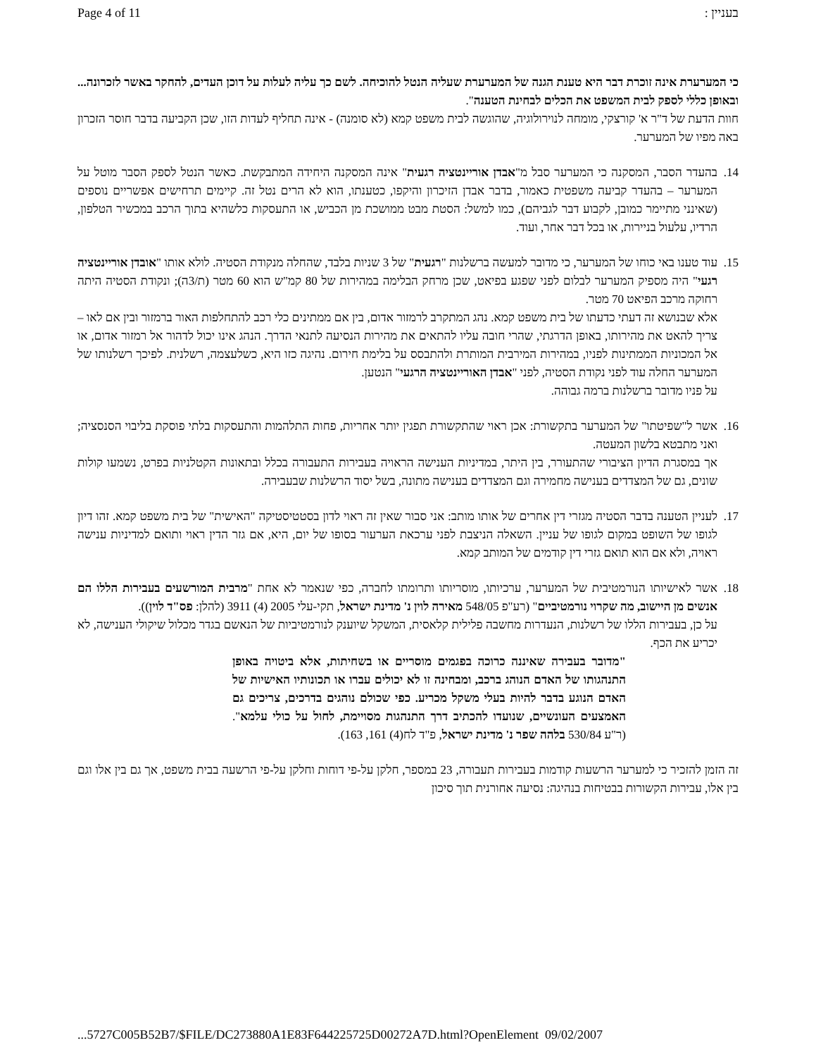Page 4 of 11 בעניין :
כי המערערת אינה זוכרת דבר היא טענת הגנה של המערערת שעליה הנטל להוכיחה. לשם כך עליה לעלות על דוכן העדים, להחקר באשר לזכרונה... ובאופן כללי לספק לבית המשפט את הכלים לבחינת הטענה".
חוות הדעת של ד"ר א' קורצקי, מומחה לנוירולוגיה, שהוגשה לבית משפט קמא (לא סומנה) - אינה תחליף לעדות הזו, שכן הקביעה בדבר חוסר הזכרון באה מפיו של המערער.
14. בהעדר הסבר, המסקנה כי המערער סבל מ"אבדן אוריינטציה רגעית" אינה המסקנה היחידה המתבקשת. כאשר הנטל לספק הסבר מוטל על המערער – בהעדר קביעה משפטית כאמור, בדבר אבדן הזיכרון והיקפו, כטענתו, הוא לא הרים נטל זה. קיימים תרחישים אפשריים נוספים (שאינני מתיימר כמובן, לקבוע דבר לגביהם), כמו למשל: הסטת מבט ממושכת מן הכביש, או התעסקות כלשהיא בתוך הרכב במכשיר הטלפון, הרדיו, עלעול בניירות, או בכל דבר אחר, ועוד.
15. עוד טענו באי כוחו של המערער, כי מדובר למעשה ברשלנות "רגעית" של 3 שניות בלבד, שהחלה מנקודת הסטיה. לולא אותו "אובדן אוריינטציה רגעי" היה מספיק המערער לבלום לפני שפגע בפיאט, שכן מרחק הבלימה במהירות של 80 קמ"ש הוא 60 מטר (ת/3ה); ונקודת הסטיה היתה רחוקה מרכב הפיאט 70 מטר.
אלא שבנושא זה דעתי כדעתו של בית משפט קמא. נהג המתקרב לרמזור אדום, בין אם ממתינים כלי רכב להתחלפות האור ברמזור ובין אם לאו – צריך להאט את מהירותו, באופן הדרגתי, שהרי חובה עליו להתאים את מהירות הנסיעה לתנאי הדרך. הנהג אינו יכול לדהור אל רמזור אדום, או אל המכוניות הממתינות לפניו, במהירות המירבית המותרת ולהתבסס על בלימת חירום. נהיגה כזו היא, כשלעצמה, רשלנית. לפיכך רשלנותו של המערער החלה עוד לפני נקודת הסטיה, לפני "אבדן האוריינטציה הרגעי" הנטען.
על פניו מדובר ברשלנות ברמה גבוהה.
16. אשר ל"שפיטתו" של המערער בתקשורת: אכן ראוי שהתקשורת תפגין יותר אחריות, פחות התלהמות והתעסקות בלתי פוסקת בליבוי הסנסציה; ואני מתבטא בלשון המעטה.
אך במסגרת הדיון הציבורי שהתעורר, בין היתר, במדיניות הענישה הראויה בעבירות התעבורה בכלל ובתאונות הקטלניות בפרט, נשמעו קולות שונים, גם של המצדדים בענישה מחמירה וגם המצדדים בענישה מתונה, בשל יסוד הרשלנות שבעבירה.
17. לעניין הטענה בדבר הסטיה מגזרי דין אחרים של אותו מותב: אני סבור שאין זה ראוי לדון בסטטיסטיקה "האישית" של בית משפט קמא. זהו דיון לגופו של השופט במקום לגופו של עניין. השאלה הניצבת לפני ערכאת הערעור בסופו של יום, היא, אם גזר הדין ראוי ותואם למדיניות ענישה ראויה, ולא אם הוא תואם גזרי דין קודמים של המותב קמא.
18. אשר לאישיותו הנורמטיבית של המערער, ערכיותו, מוסריותו ותרומתו לחברה, כפי שנאמר לא אחת "מרבית המורשעים בעבירות הללו הם אנשים מן היישוב, מה שקרוי נורמטיביים" (רע"פ 548/05 מאירה לוין נ' מדינת ישראל, תקי-עלי 2005 (4) 3911 (להלן: פס"ד לוין)).
על כן, בעבירות הללו של רשלנות, הנעדרות מחשבה פלילית קלאסית, המשקל שיוענק לנורמטיביות של הנאשם בגדר מכלול שיקולי הענישה, לא יכריע את הכף.
"מדובר בעבירה שאיננה כרוכה בפגמים מוסריים או בשחיתות, אלא ביטויה באופן התנהגותו של האדם הנוהג ברכב, ומבחינה זו לא יכולים עברו או תכונותיו האישיות של האדם הנוגע בדבר להיות בעלי משקל מכריע. כפי שכולם נוהגים בדרכים, צריכים גם האמצעים העונשיים, שנועדו להכתיב דרך התנהגות מסויימת, לחול על כולי עלמא". (ר"ע 530/84 בלהה שפר נ' מדינת ישראל, פ"ד לח(4) 161, 163).
זה הזמן להזכיר כי למערער הרשעות קודמות בעבירות תעבורה, 23 במספר, חלקן על-פי דוחות וחלקן על-פי הרשעה בבית משפט, אך גם בין אלו וגם בין אלו, עבירות הקשורות בבטיחות בנהיגה: נסיעה אחורנית תוך סיכון
...5727C005B52B7/$FILE/DC273880A1E83F644225725D00272A7D.html?OpenElement 09/02/2007